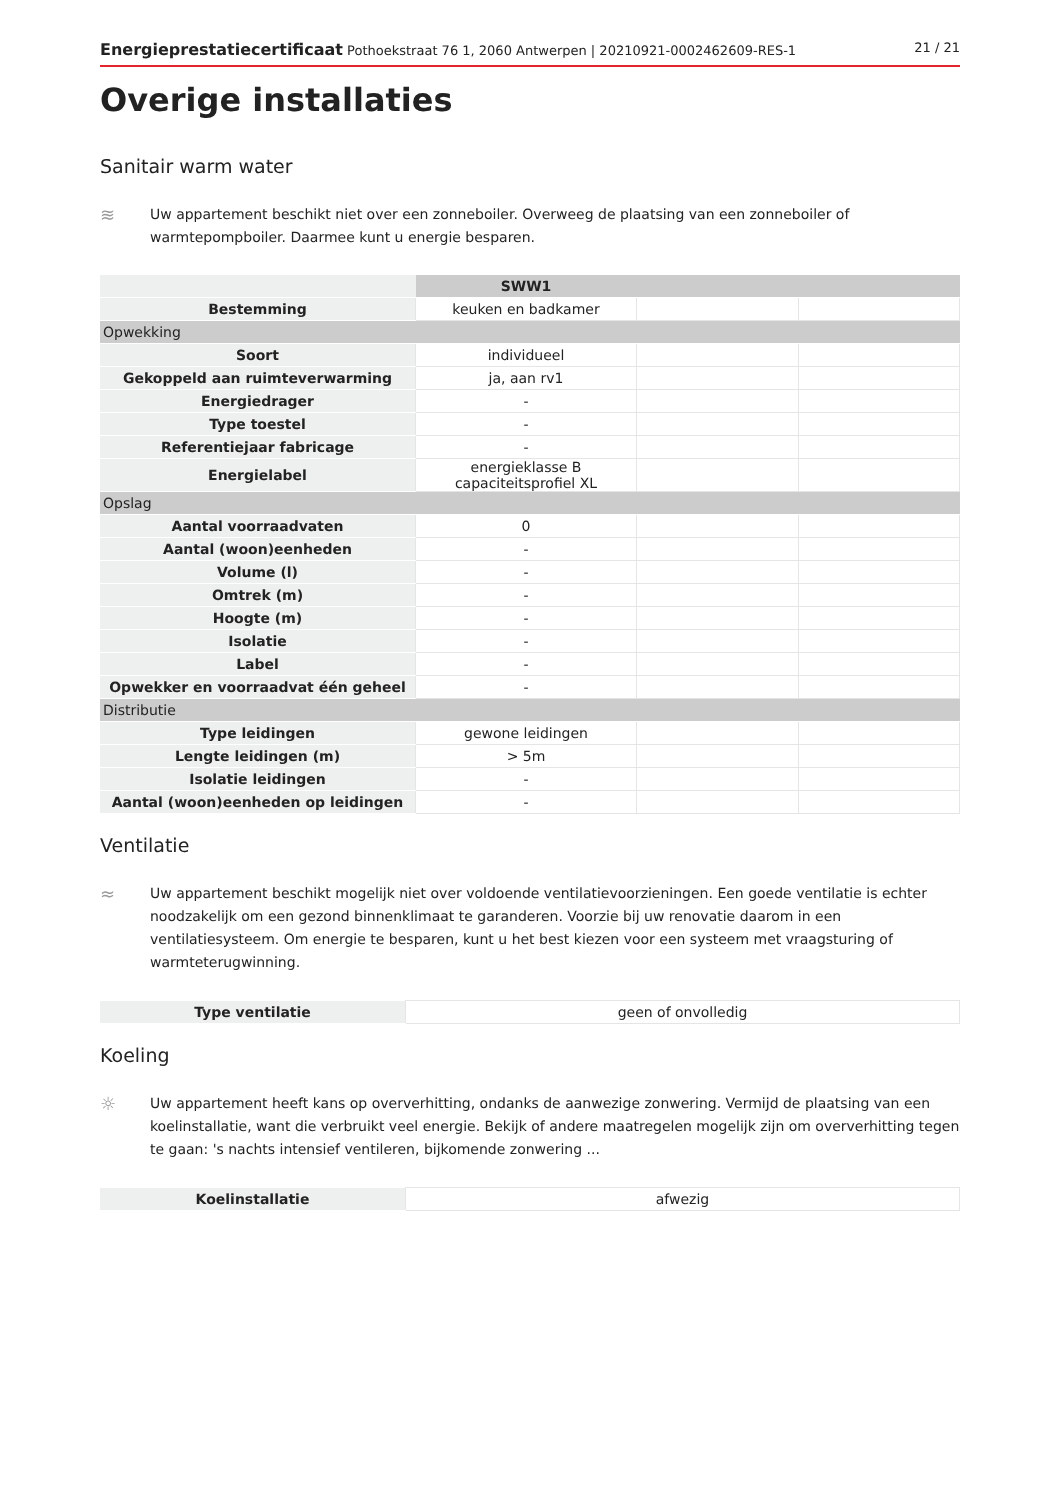Energieprestatiecertificaat Pothoekstraat 76 1, 2060 Antwerpen | 20210921-0002462609-RES-1 21 / 21
Overige installaties
Sanitair warm water
≋
Uw appartement beschikt niet over een zonneboiler. Overweeg de plaatsing van een zonneboiler of warmtepompboiler. Daarmee kunt u energie besparen.
| | SWW1 | | |
| Bestemming | keuken en badkamer | | |
| Opwekking | | | |
| Soort | individueel | | |
| Gekoppeld aan ruimteverwarming | ja, aan rv1 | | |
| Energiedrager | - | | |
| Type toestel | - | | |
| Referentiejaar fabricage | - | | |
| Energielabel | energieklasse B capaciteitsprofiel XL | | |
| Opslag | | | |
| Aantal voorraadvaten | 0 | | |
| Aantal (woon)eenheden | - | | |
| Volume (l) | - | | |
| Omtrek (m) | - | | |
| Hoogte (m) | - | | |
| Isolatie | - | | |
| Label | - | | |
| Opwekker en voorraadvat één geheel | - | | |
| Distributie | | | |
| Type leidingen | gewone leidingen | | |
| Lengte leidingen (m) | > 5m | | |
| Isolatie leidingen | - | | |
| Aantal (woon)eenheden op leidingen | - | | |
Ventilatie
≈
Uw appartement beschikt mogelijk niet over voldoende ventilatievoorzieningen. Een goede ventilatie is echter noodzakelijk om een gezond binnenklimaat te garanderen. Voorzie bij uw renovatie daarom in een ventilatiesysteem. Om energie te besparen, kunt u het best kiezen voor een systeem met vraagsturing of warmteterugwinning.
| Type ventilatie | geen of onvolledig |
Koeling
☼
Uw appartement heeft kans op oververhitting, ondanks de aanwezige zonwering. Vermijd de plaatsing van een koelinstallatie, want die verbruikt veel energie. Bekijk of andere maatregelen mogelijk zijn om oververhitting tegen te gaan: 's nachts intensief ventileren, bijkomende zonwering ...
| Koelinstallatie | afwezig |